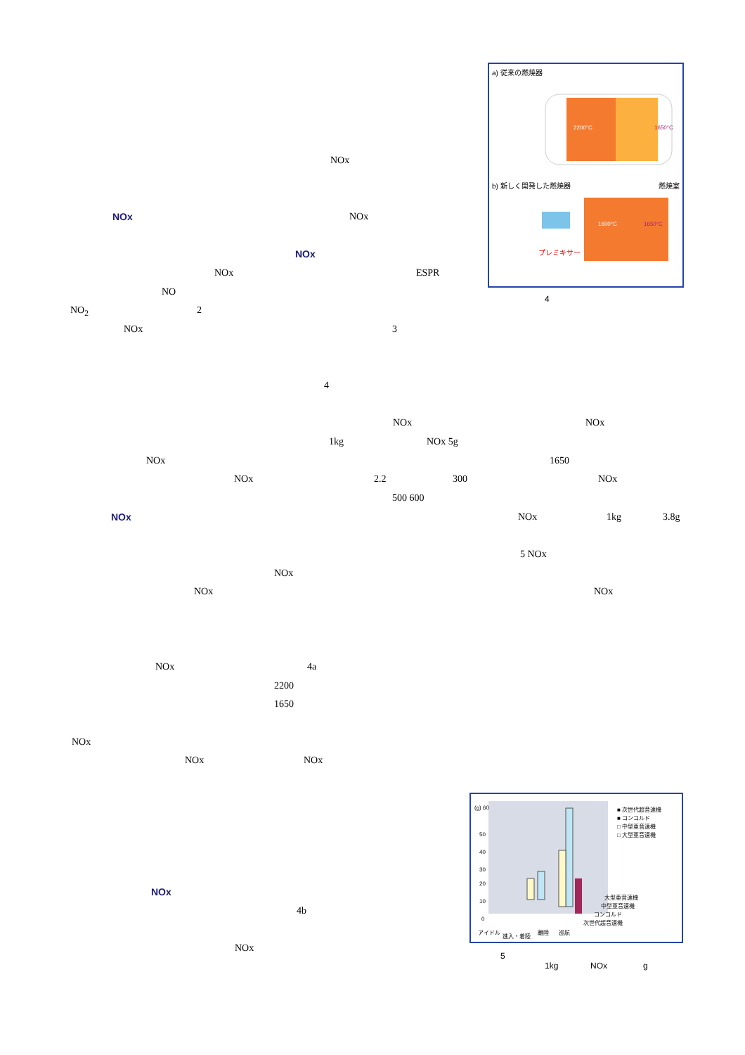a) 従来の燃焼器
2200°C
1650°C
b) 新しく開発した燃焼器 燃焼室
1600°C
1650°C
プレミキサー
4
NOx
NOx NOx
NOx
NOx ESPR
NO
NO<sub>2</sub> 2
NOx 3
4
NOx NOx
1kg NOx 5g
NOx 1650
NOx 2.2 300 NOx
500 600
NOx NOx 1kg 3.8g
5 NOx
NOx
NOx NOx
NOx 4a
2200
1650
NOx
NOx NOx
NOx
4b
NOx
(g) 60
50
40
30
20
10
0
■ 次世代超音速機
■ コンコルド
□ 中型亜音速機
□ 大型亜音速機
大型亜音速機
中型亜音速機
コンコルド
次世代超音速機
アイドル
進入・着陸
離陸
巡航
5
1kg NOx g